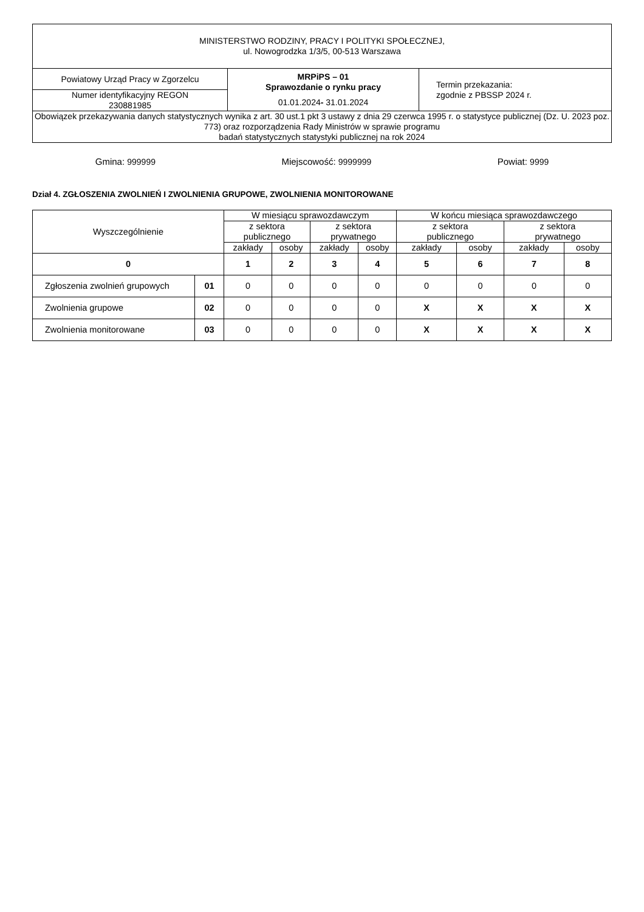| MINISTERSTWO RODZINY, PRACY I POLITYKI SPOŁECZNEJ, ul. Nowogrodzka 1/3/5, 00-513 Warszawa | | |
| Powiatowy Urząd Pracy w Zgorzelcu | MRPiPS – 01 Sprawozdanie o rynku pracy 01.01.2024 - 31.01.2024 | Termin przekazania: zgodnie z PBSSP 2024 r. |
| Numer identyfikacyjny REGON 230881985 | | |
| Obowiązek przekazywania danych statystycznych wynika z art. 30 ust.1 pkt 3 ustawy z dnia 29 czerwca 1995 r. o statystyce publicznej (Dz. U. 2023 poz. 773) oraz rozporządzenia Rady Ministrów w sprawie programu badań statystycznych statystyki publicznej na rok 2024 | | |
Gmina: 999999 Miejscowość: 9999999 Powiat: 9999
Dział 4. ZGŁOSZENIA ZWOLNIEŃ I ZWOLNIENIA GRUPOWE, ZWOLNIENIA MONITOROWANE
| Wyszczególnienie | | W miesiącu sprawozdawczym | | | | W końcu miesiąca sprawozdawczego | | | |
| --- | --- | --- | --- | --- | --- | --- | --- | --- | --- |
| | | z sektora publicznego | | z sektora prywatnego | | z sektora publicznego | | z sektora prywatnego | |
| | | zakłady | osoby | zakłady | osoby | zakłady | osoby | zakłady | osoby |
| 0 | | 1 | 2 | 3 | 4 | 5 | 6 | 7 | 8 |
| Zgłoszenia zwolnień grupowych | 01 | 0 | 0 | 0 | 0 | 0 | 0 | 0 | 0 |
| Zwolnienia grupowe | 02 | 0 | 0 | 0 | 0 | X | X | X | X |
| Zwolnienia monitorowane | 03 | 0 | 0 | 0 | 0 | X | X | X | X |